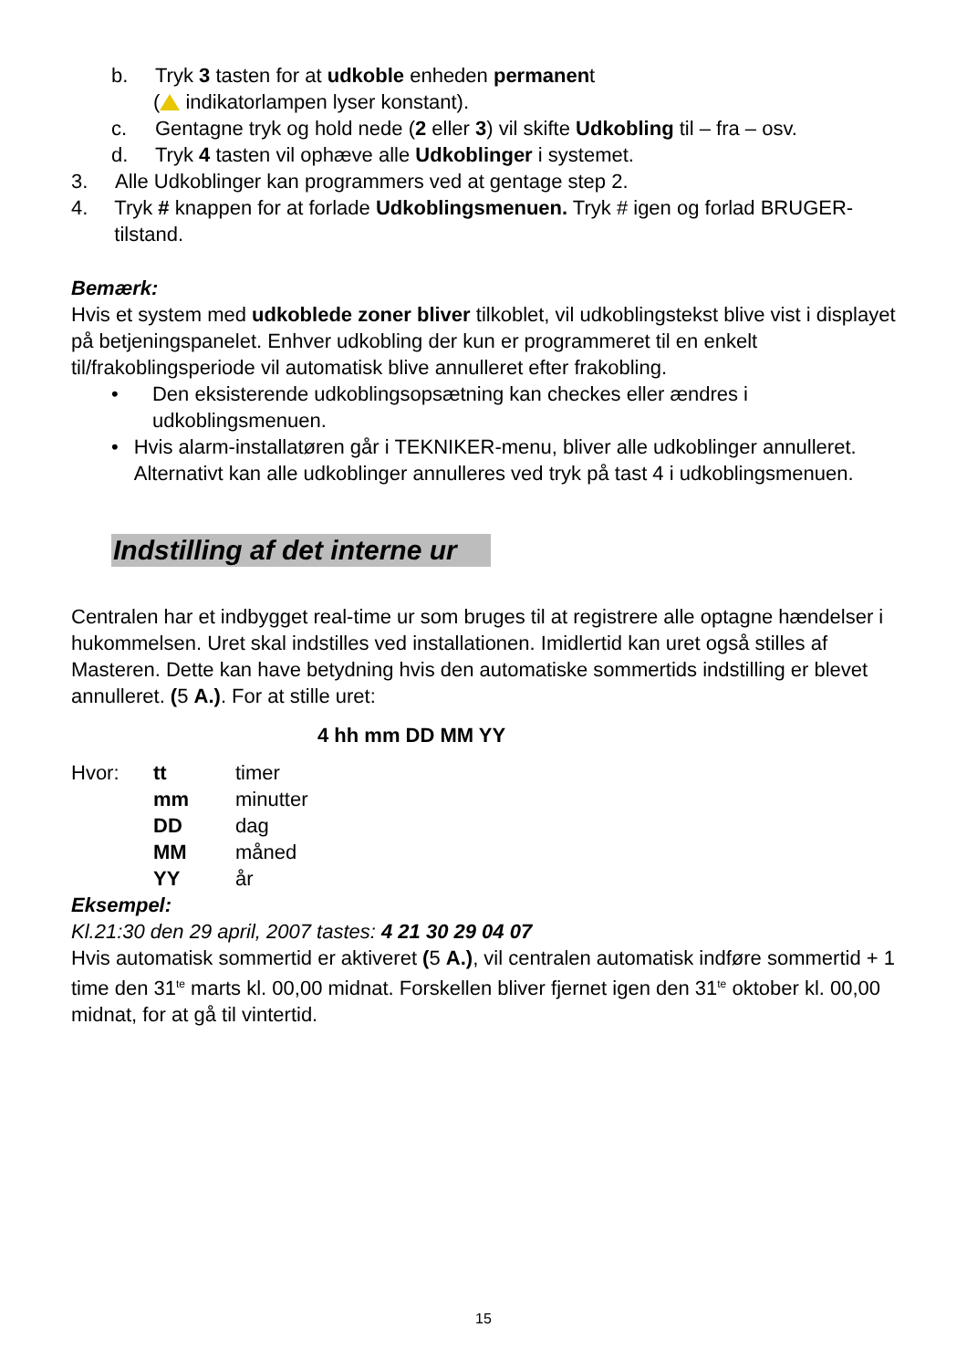b. Tryk 3 tasten for at udkoble enheden permanent
( indikatorlampen lyser konstant).
c. Gentagne tryk og hold nede (2 eller 3) vil skifte Udkobling til – fra – osv.
d. Tryk 4 tasten vil ophæve alle Udkoblinger i systemet.
3. Alle Udkoblinger kan programmers ved at gentage step 2.
4. Tryk # knappen for at forlade Udkoblingsmenuen. Tryk # igen og forlad BRUGER-tilstand.
Bemærk:
Hvis et system med udkoblede zoner bliver tilkoblet, vil udkoblingstekst blive vist i displayet på betjeningspanelet. Enhver udkobling der kun er programmeret til en enkelt til/frakoblingsperiode vil automatisk blive annulleret efter frakobling.
• Den eksisterende udkoblingsopsætning kan checkes eller ændres i udkoblingsmenuen.
• Hvis alarm-installatøren går i TEKNIKER-menu, bliver alle udkoblinger annulleret. Alternativt kan alle udkoblinger annulleres ved tryk på tast 4 i udkoblingsmenuen.
Indstilling af det interne ur
Centralen har et indbygget real-time ur som bruges til at registrere alle optagne hændelser i hukommelsen. Uret skal indstilles ved installationen. Imidlertid kan uret også stilles af Masteren. Dette kan have betydning hvis den automatiske sommertids indstilling er blevet annulleret. (5 A.). For at stille uret:
4 hh mm DD MM YY
| Hvor: | tt | timer |
| | mm | minutter |
| | DD | dag |
| | MM | måned |
| | YY | år |
Eksempel:
Kl.21:30 den 29 april, 2007 tastes: 4 21 30 29 04 07
Hvis automatisk sommertid er aktiveret (5 A.), vil centralen automatisk indføre sommertid + 1 time den 31<sup>te</sup> marts kl. 00,00 midnat. Forskellen bliver fjernet igen den 31<sup>te</sup> oktober kl. 00,00 midnat, for at gå til vintertid.
15